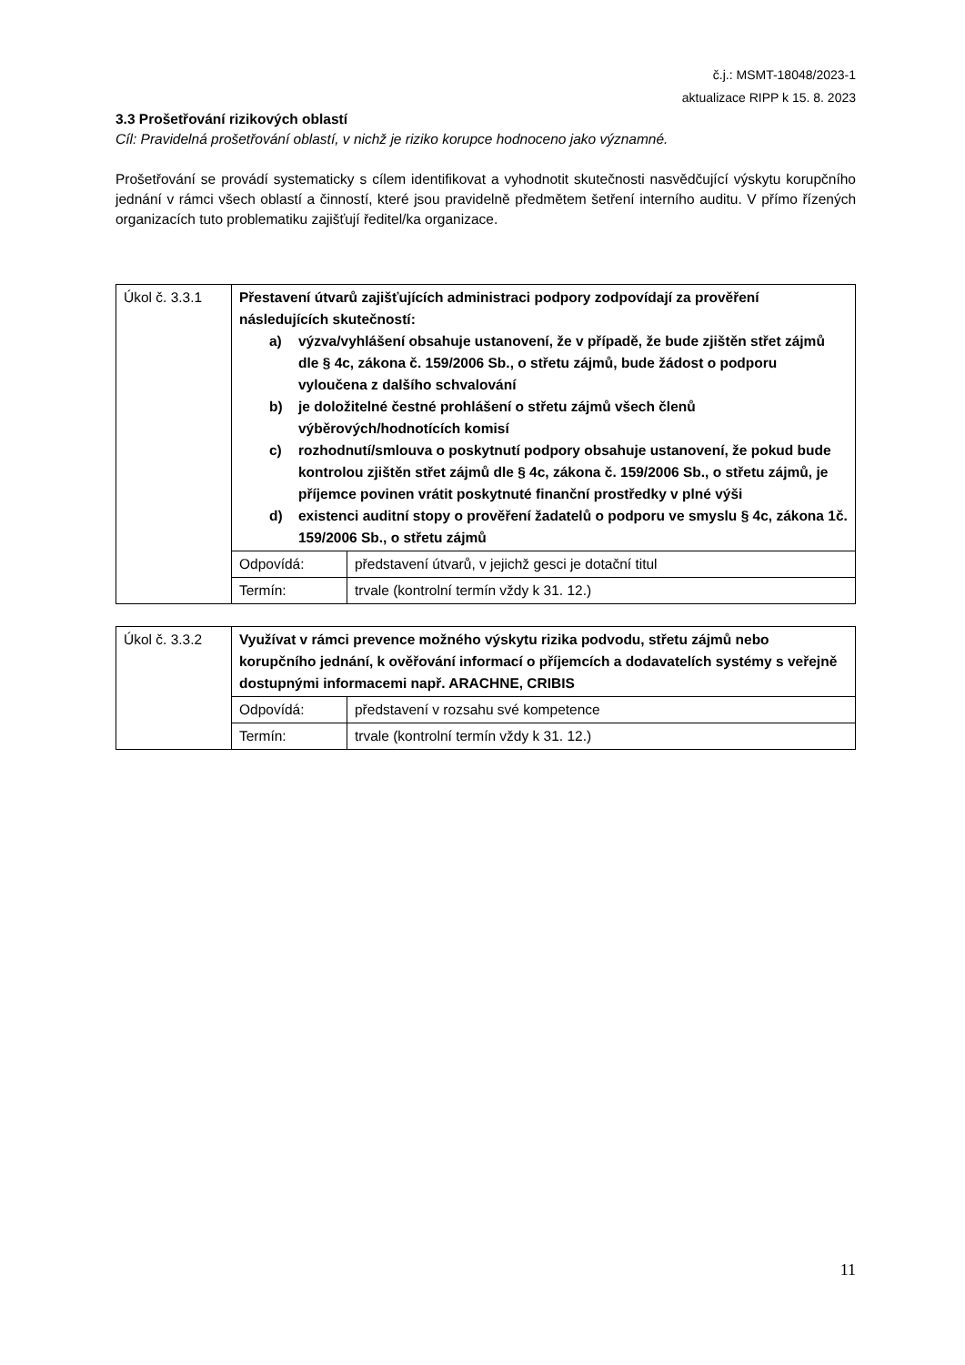č.j.: MSMT-18048/2023-1
aktualizace RIPP k 15. 8. 2023
3.3 Prošetřování rizikových oblastí
Cíl: Pravidelná prošetřování oblastí, v nichž je riziko korupce hodnoceno jako významné.
Prošetřování se provádí systematicky s cílem identifikovat a vyhodnotit skutečnosti nasvědčující výskytu korupčního jednání v rámci všech oblastí a činností, které jsou pravidelně předmětem šetření interního auditu. V přímo řízených organizacích tuto problematiku zajišťují ředitel/ka organizace.
| Úkol č. 3.3.1 | Přestavení útvarů zajišťujících administraci podpory zodpovídají za prověření následujících skutečností: a) výzva/vyhlášení obsahuje ustanovení, že v případě, že bude zjištěn střet zájmů dle § 4c, zákona č. 159/2006 Sb., o střetu zájmů, bude žádost o podporu vyloučena z dalšího schvalování b) je doložitelné čestné prohlášení o střetu zájmů všech členů výběrových/hodnotících komisí c) rozhodnutí/smlouva o poskytnutí podpory obsahuje ustanovení, že pokud bude kontrolou zjištěn střet zájmů dle § 4c, zákona č. 159/2006 Sb., o střetu zájmů, je příjemce povinen vrátit poskytnuté finanční prostředky v plné výši d) existenci auditní stopy o prověření žadatelů o podporu ve smyslu § 4c, zákona 1č. 159/2006 Sb., o střetu zájmů | |
| | Odpovídá: | představení útvarů, v jejichž gesci je dotační titul |
| | Termín: | trvale (kontrolní termín vždy k 31. 12.) |
| Úkol č. 3.3.2 | Využívat v rámci prevence možného výskytu rizika podvodu, střetu zájmů nebo korupčního jednání, k ověřování informací o příjemcích a dodavatelích systémy s veřejně dostupnými informacemi např. ARACHNE, CRIBIS | |
| | Odpovídá: | představení v rozsahu své kompetence |
| | Termín: | trvale (kontrolní termín vždy k 31. 12.) |
11